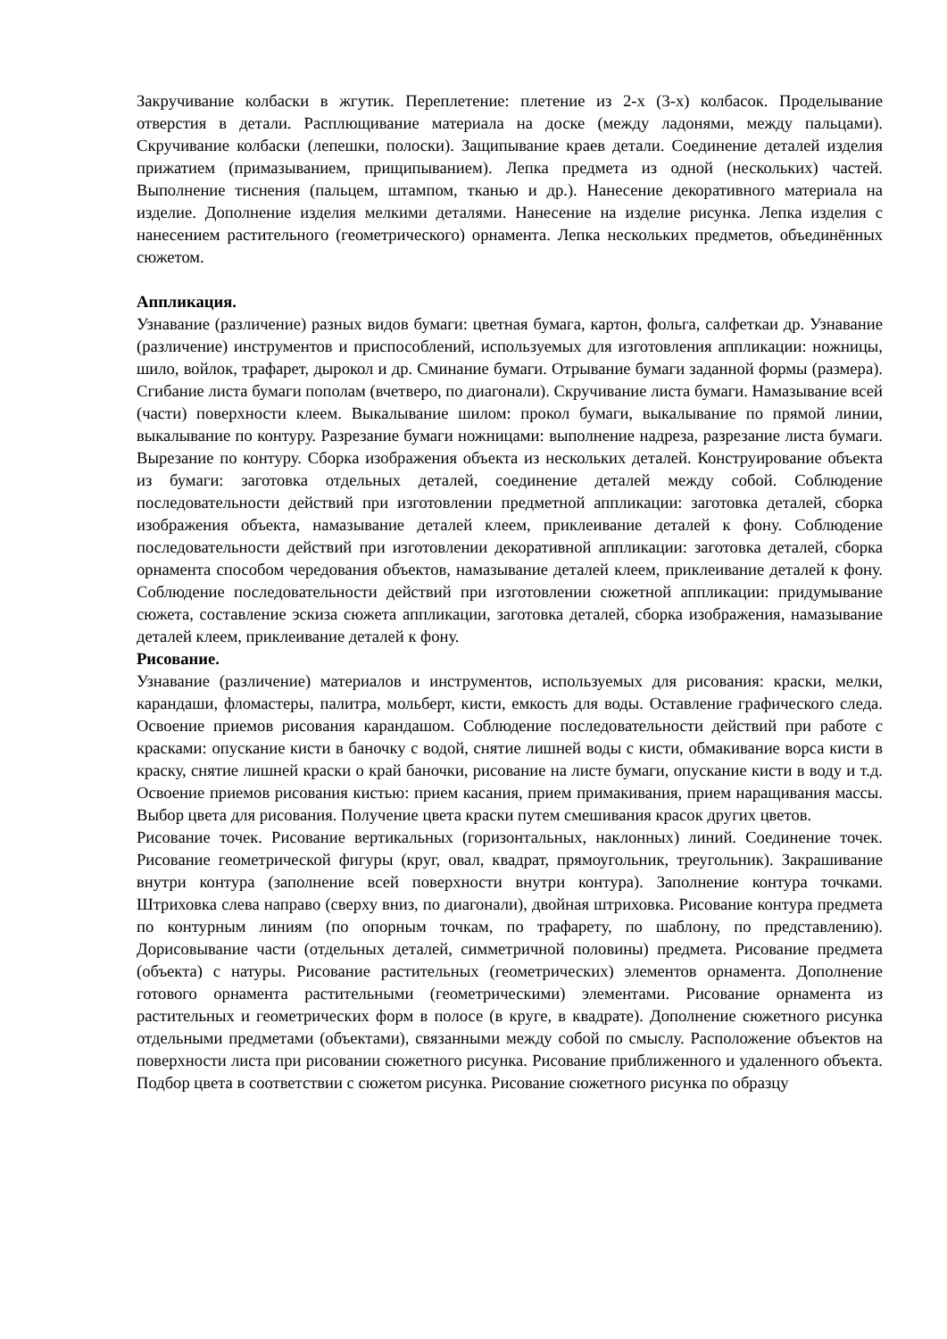Закручивание колбаски в жгутик. Переплетение: плетение из 2-х (3-х) колбасок. Проделывание отверстия в детали. Расплющивание материала на доске (между ладонями, между пальцами). Скручивание колбаски (лепешки, полоски). Защипывание краев детали. Соединение деталей изделия прижатием (примазыванием, прищипыванием). Лепка предмета из одной (нескольких) частей. Выполнение тиснения (пальцем, штампом, тканью и др.). Нанесение декоративного материала на изделие. Дополнение изделия мелкими деталями. Нанесение на изделие рисунка. Лепка изделия с нанесением растительного (геометрического) орнамента. Лепка нескольких предметов, объединённых сюжетом.
Аппликация.
Узнавание (различение) разных видов бумаги: цветная бумага, картон, фольга, салфеткаи др. Узнавание (различение) инструментов и приспособлений, используемых для изготовления аппликации: ножницы, шило, войлок, трафарет, дырокол и др. Сминание бумаги. Отрывание бумаги заданной формы (размера). Сгибание листа бумаги пополам (вчетверо, по диагонали). Скручивание листа бумаги. Намазывание всей (части) поверхности клеем. Выкалывание шилом: прокол бумаги, выкалывание по прямой линии, выкалывание по контуру. Разрезание бумаги ножницами: выполнение надреза, разрезание листа бумаги. Вырезание по контуру. Сборка изображения объекта из нескольких деталей. Конструирование объекта из бумаги: заготовка отдельных деталей, соединение деталей между собой. Соблюдение последовательности действий при изготовлении предметной аппликации: заготовка деталей, сборка изображения объекта, намазывание деталей клеем, приклеивание деталей к фону. Соблюдение последовательности действий при изготовлении декоративной аппликации: заготовка деталей, сборка орнамента способом чередования объектов, намазывание деталей клеем, приклеивание деталей к фону. Соблюдение последовательности действий при изготовлении сюжетной аппликации: придумывание сюжета, составление эскиза сюжета аппликации, заготовка деталей, сборка изображения, намазывание деталей клеем, приклеивание деталей к фону.
Рисование.
Узнавание (различение) материалов и инструментов, используемых для рисования: краски, мелки, карандаши, фломастеры, палитра, мольберт, кисти, емкость для воды. Оставление графического следа. Освоение приемов рисования карандашом. Соблюдение последовательности действий при работе с красками: опускание кисти в баночку с водой, снятие лишней воды с кисти, обмакивание ворса кисти в краску, снятие лишней краски о край баночки, рисование на листе бумаги, опускание кисти в воду и т.д. Освоение приемов рисования кистью: прием касания, прием примакивания, прием наращивания массы. Выбор цвета для рисования. Получение цвета краски путем смешивания красок других цветов.
Рисование точек. Рисование вертикальных (горизонтальных, наклонных) линий. Соединение точек. Рисование геометрической фигуры (круг, овал, квадрат, прямоугольник, треугольник). Закрашивание внутри контура (заполнение всей поверхности внутри контура). Заполнение контура точками. Штриховка слева направо (сверху вниз, по диагонали), двойная штриховка. Рисование контура предмета по контурным линиям (по опорным точкам, по трафарету, по шаблону, по представлению). Дорисовывание части (отдельных деталей, симметричной половины) предмета. Рисование предмета (объекта) с натуры. Рисование растительных (геометрических) элементов орнамента. Дополнение готового орнамента растительными (геометрическими) элементами. Рисование орнамента из растительных и геометрических форм в полосе (в круге, в квадрате). Дополнение сюжетного рисунка отдельными предметами (объектами), связанными между собой по смыслу. Расположение объектов на поверхности листа при рисовании сюжетного рисунка. Рисование приближенного и удаленного объекта. Подбор цвета в соответствии с сюжетом рисунка. Рисование сюжетного рисунка по образцу